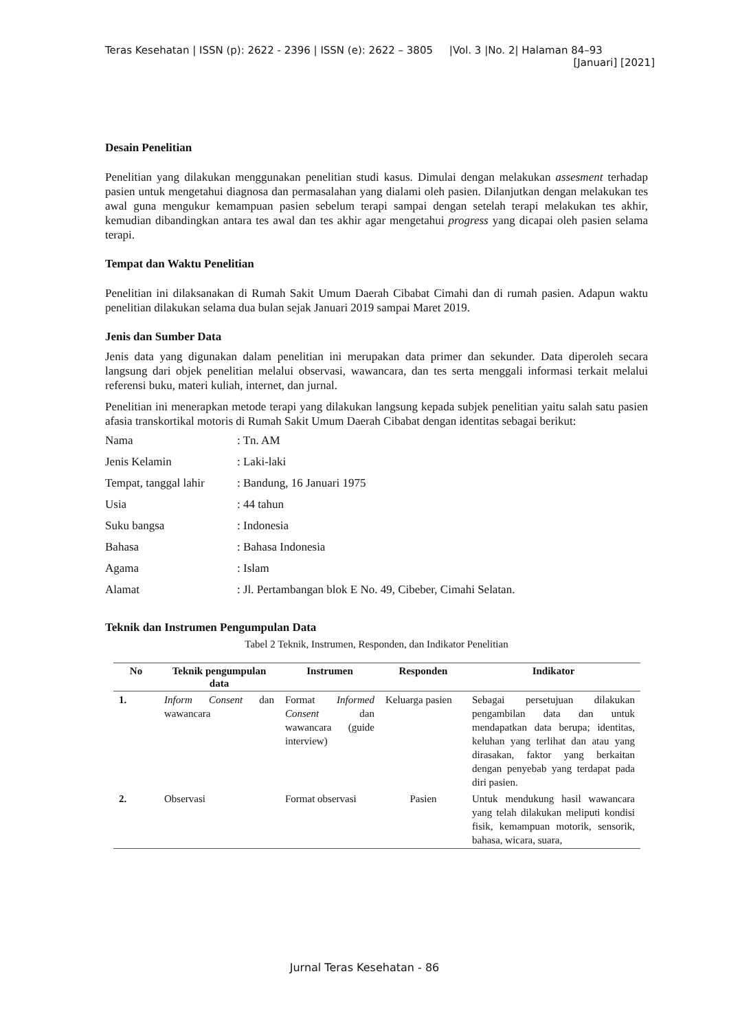Teras Kesehatan | ISSN (p): 2622 - 2396 | ISSN (e): 2622 – 3805 |Vol. 3 |No. 2| Halaman 84–93
[Januari] [2021]
Desain Penelitian
Penelitian yang dilakukan menggunakan penelitian studi kasus. Dimulai dengan melakukan assesment terhadap pasien untuk mengetahui diagnosa dan permasalahan yang dialami oleh pasien. Dilanjutkan dengan melakukan tes awal guna mengukur kemampuan pasien sebelum terapi sampai dengan setelah terapi melakukan tes akhir, kemudian dibandingkan antara tes awal dan tes akhir agar mengetahui progress yang dicapai oleh pasien selama terapi.
Tempat dan Waktu Penelitian
Penelitian ini dilaksanakan di Rumah Sakit Umum Daerah Cibabat Cimahi dan di rumah pasien. Adapun waktu penelitian dilakukan selama dua bulan sejak Januari 2019 sampai Maret 2019.
Jenis dan Sumber Data
Jenis data yang digunakan dalam penelitian ini merupakan data primer dan sekunder. Data diperoleh secara langsung dari objek penelitian melalui observasi, wawancara, dan tes serta menggali informasi terkait melalui referensi buku, materi kuliah, internet, dan jurnal.
Penelitian ini menerapkan metode terapi yang dilakukan langsung kepada subjek penelitian yaitu salah satu pasien afasia transkortikal motoris di Rumah Sakit Umum Daerah Cibabat dengan identitas sebagai berikut:
| Nama | : Tn. AM |
| Jenis Kelamin | : Laki-laki |
| Tempat, tanggal lahir | : Bandung, 16 Januari 1975 |
| Usia | : 44 tahun |
| Suku bangsa | : Indonesia |
| Bahasa | : Bahasa Indonesia |
| Agama | : Islam |
| Alamat | : Jl. Pertambangan blok E No. 49, Cibeber, Cimahi Selatan. |
Teknik dan Instrumen Pengumpulan Data
Tabel 2 Teknik, Instrumen, Responden, dan Indikator Penelitian
| No | Teknik pengumpulan data | Instrumen | Responden | Indikator |
| --- | --- | --- | --- | --- |
| 1. | Inform Consent dan wawancara | Format Informed Consent dan wawancara (guide interview) | Keluarga pasien | Sebagai persetujuan dilakukan pengambilan data dan untuk mendapatkan data berupa; identitas, keluhan yang terlihat dan atau yang dirasakan, faktor yang berkaitan dengan penyebab yang terdapat pada diri pasien. |
| 2. | Observasi | Format observasi | Pasien | Untuk mendukung hasil wawancara yang telah dilakukan meliputi kondisi fisik, kemampuan motorik, sensorik, bahasa, wicara, suara, |
Jurnal Teras Kesehatan - 86